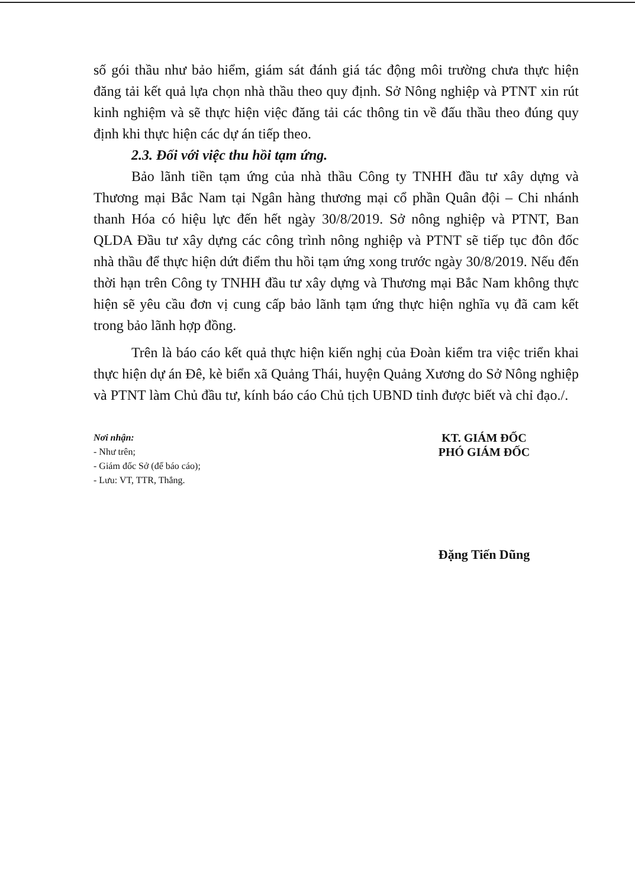số gói thầu như bảo hiểm, giám sát đánh giá tác động môi trường chưa thực hiện đăng tải kết quả lựa chọn nhà thầu theo quy định. Sở Nông nghiệp và PTNT xin rút kinh nghiệm và sẽ thực hiện việc đăng tải các thông tin về đấu thầu theo đúng quy định khi thực hiện các dự án tiếp theo.
2.3. Đối với việc thu hồi tạm ứng.
Bảo lãnh tiền tạm ứng của nhà thầu Công ty TNHH đầu tư xây dựng và Thương mại Bắc Nam tại Ngân hàng thương mại cổ phần Quân đội – Chi nhánh thanh Hóa có hiệu lực đến hết ngày 30/8/2019. Sở nông nghiệp và PTNT, Ban QLDA Đầu tư xây dựng các công trình nông nghiệp và PTNT sẽ tiếp tục đôn đốc nhà thầu để thực hiện dứt điểm thu hồi tạm ứng xong trước ngày 30/8/2019. Nếu đến thời hạn trên Công ty TNHH đầu tư xây dựng và Thương mại Bắc Nam không thực hiện sẽ yêu cầu đơn vị cung cấp bảo lãnh tạm ứng thực hiện nghĩa vụ đã cam kết trong bảo lãnh hợp đồng.
Trên là báo cáo kết quả thực hiện kiến nghị của Đoàn kiểm tra việc triển khai thực hiện dự án Đê, kè biển xã Quảng Thái, huyện Quảng Xương do Sở Nông nghiệp và PTNT làm Chủ đầu tư, kính báo cáo Chủ tịch UBND tỉnh được biết và chỉ đạo./.
Nơi nhận:
- Như trên;
- Giám đốc Sở (để báo cáo);
- Lưu: VT, TTR, Thắng.
KT. GIÁM ĐỐC
PHÓ GIÁM ĐỐC
Đặng Tiến Dũng